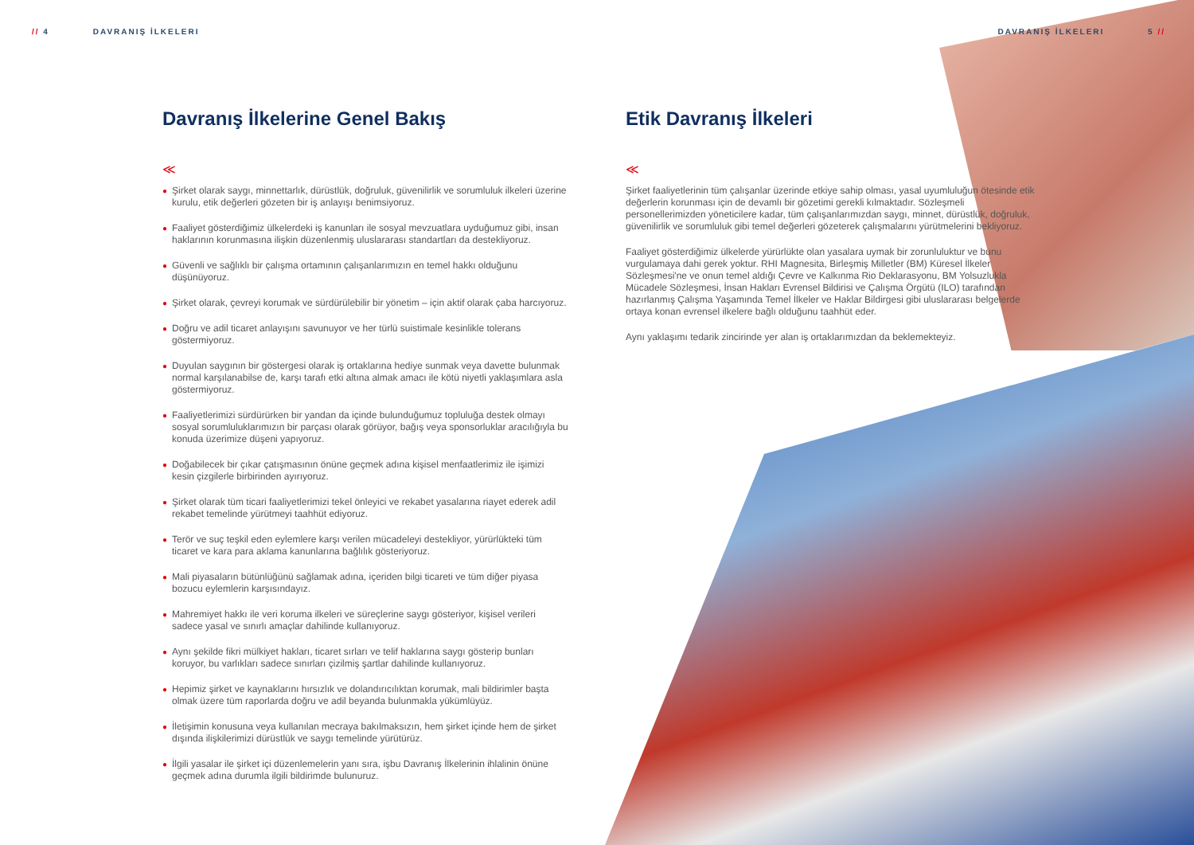// 4 DAVRANIŞ İLKELERI
Davranış İlkelerine Genel Bakış
≪
● Şirket olarak saygı, minnettarlık, dürüstlük, doğruluk, güvenilirlik ve sorumluluk ilkeleri üzerine kurulu, etik değerleri gözeten bir iş anlayışı benimsiyoruz.
● Faaliyet gösterdiğimiz ülkelerdeki iş kanunları ile sosyal mevzuatlara uyduğumuz gibi, insan haklarının korunmasına ilişkin düzenlenmiş uluslararası standartları da destekliyoruz.
● Güvenli ve sağlıklı bir çalışma ortamının çalışanlarımızın en temel hakkı olduğunu düşünüyoruz.
● Şirket olarak, çevreyi korumak ve sürdürülebilir bir yönetim – için aktif olarak çaba harcıyoruz.
● Doğru ve adil ticaret anlayışını savunuyor ve her türlü suistimale kesinlikle tolerans göstermiyoruz.
● Duyulan saygının bir göstergesi olarak iş ortaklarına hediye sunmak veya davette bulunmak normal karşılanabilse de, karşı tarafı etki altına almak amacı ile kötü niyetli yaklaşımlara asla göstermiyoruz.
● Faaliyetlerimizi sürdürürken bir yandan da içinde bulunduğumuz topluluğa destek olmayı sosyal sorumluluklarımızın bir parçası olarak görüyor, bağış veya sponsorluklar aracılığıyla bu konuda üzerimize düşeni yapıyoruz.
● Doğabilecek bir çıkar çatışmasının önüne geçmek adına kişisel menfaatlerimiz ile işimizi kesin çizgilerle birbirinden ayırıyoruz.
● Şirket olarak tüm ticari faaliyetlerimizi tekel önleyici ve rekabet yasalarına riayet ederek adil rekabet temelinde yürütmeyi taahhüt ediyoruz.
● Terör ve suç teşkil eden eylemlere karşı verilen mücadeleyi destekliyor, yürürlükteki tüm ticaret ve kara para aklama kanunlarına bağlılık gösteriyoruz.
● Mali piyasaların bütünlüğünü sağlamak adına, içeriden bilgi ticareti ve tüm diğer piyasa bozucu eylemlerin karşısındayız.
● Mahremiyet hakkı ile veri koruma ilkeleri ve süreçlerine saygı gösteriyor, kişisel verileri sadece yasal ve sınırlı amaçlar dahilinde kullanıyoruz.
● Aynı şekilde fikri mülkiyet hakları, ticaret sırları ve telif haklarına saygı gösterip bunları koruyor, bu varlıkları sadece sınırları çizilmiş şartlar dahilinde kullanıyoruz.
● Hepimiz şirket ve kaynaklarını hırsızlık ve dolandırıcılıktan korumak, mali bildirimler başta olmak üzere tüm raporlarda doğru ve adil beyanda bulunmakla yükümlüyüz.
● İletişimin konusuna veya kullanılan mecraya bakılmaksızın, hem şirket içinde hem de şirket dışında ilişkilerimizi dürüstlük ve saygı temelinde yürütürüz.
● İlgili yasalar ile şirket içi düzenlemelerin yanı sıra, işbu Davranış İlkelerinin ihlalinin önüne geçmek adına durumla ilgili bildirimde bulunuruz.
DAVRANIŞ İLKELERI 5 //
Etik Davranış İlkeleri
≪
Şirket faaliyetlerinin tüm çalışanlar üzerinde etkiye sahip olması, yasal uyumluluğun ötesinde etik değerlerin korunması için de devamlı bir gözetimi gerekli kılmaktadır. Sözleşmeli personellerimizden yöneticilere kadar, tüm çalışanlarımızdan saygı, minnet, dürüstlük, doğruluk, güvenilirlik ve sorumluluk gibi temel değerleri gözeterek çalışmalarını yürütmelerini bekliyoruz.
Faaliyet gösterdiğimiz ülkelerde yürürlükte olan yasalara uymak bir zorunluluktur ve bunu vurgulamaya dahi gerek yoktur. RHI Magnesita, Birleşmiş Milletler (BM) Küresel İlkeler Sözleşmesi'ne ve onun temel aldığı Çevre ve Kalkınma Rio Deklarasyonu, BM Yolsuzlukla Mücadele Sözleşmesi, İnsan Hakları Evrensel Bildirisi ve Çalışma Örgütü (ILO) tarafından hazırlanmış Çalışma Yaşamında Temel İlkeler ve Haklar Bildirgesi gibi uluslararası belgelerde ortaya konan evrensel ilkelere bağlı olduğunu taahhüt eder.
Aynı yaklaşımı tedarik zincirinde yer alan iş ortaklarımızdan da beklemekteyiz.